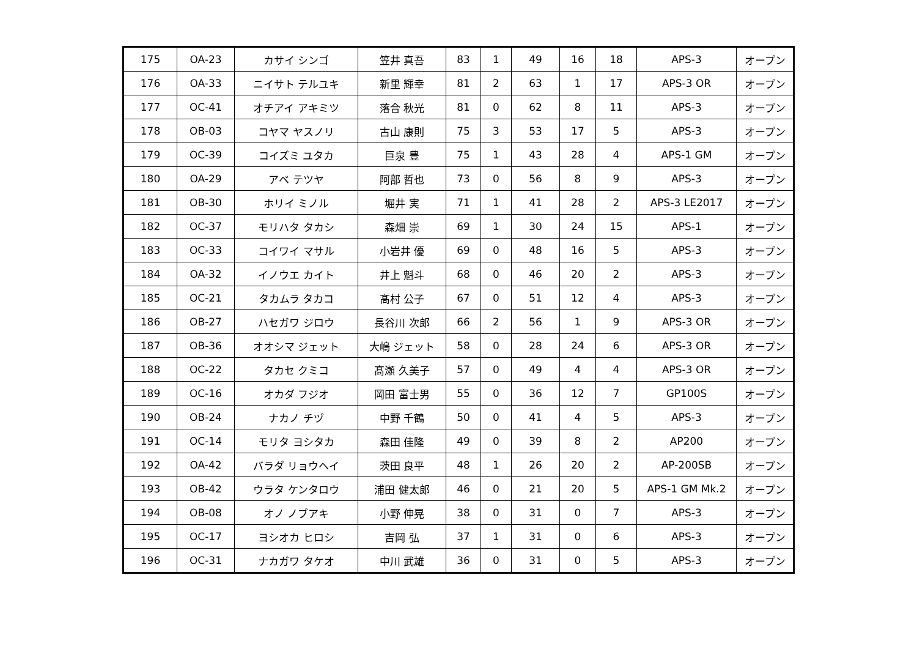| 175 | OA-23 | カサイ シンゴ | 笠井 真吾 | 83 | 1 | 49 | 16 | 18 | APS-3 | オープン |
| 176 | OA-33 | ニイサト テルユキ | 新里 輝幸 | 81 | 2 | 63 | 1 | 17 | APS-3 OR | オープン |
| 177 | OC-41 | オチアイ アキミツ | 落合 秋光 | 81 | 0 | 62 | 8 | 11 | APS-3 | オープン |
| 178 | OB-03 | コヤマ ヤスノリ | 古山 康則 | 75 | 3 | 53 | 17 | 5 | APS-3 | オープン |
| 179 | OC-39 | コイズミ ユタカ | 巨泉 豊 | 75 | 1 | 43 | 28 | 4 | APS-1 GM | オープン |
| 180 | OA-29 | アベ テツヤ | 阿部 哲也 | 73 | 0 | 56 | 8 | 9 | APS-3 | オープン |
| 181 | OB-30 | ホリイ ミノル | 堀井 実 | 71 | 1 | 41 | 28 | 2 | APS-3 LE2017 | オープン |
| 182 | OC-37 | モリハタ タカシ | 森畑 崇 | 69 | 1 | 30 | 24 | 15 | APS-1 | オープン |
| 183 | OC-33 | コイワイ マサル | 小岩井 優 | 69 | 0 | 48 | 16 | 5 | APS-3 | オープン |
| 184 | OA-32 | イノウエ カイト | 井上 魁斗 | 68 | 0 | 46 | 20 | 2 | APS-3 | オープン |
| 185 | OC-21 | タカムラ タカコ | 髙村 公子 | 67 | 0 | 51 | 12 | 4 | APS-3 | オープン |
| 186 | OB-27 | ハセガワ ジロウ | 長谷川 次郎 | 66 | 2 | 56 | 1 | 9 | APS-3 OR | オープン |
| 187 | OB-36 | オオシマ ジェット | 大嶋 ジェット | 58 | 0 | 28 | 24 | 6 | APS-3 OR | オープン |
| 188 | OC-22 | タカセ クミコ | 髙瀬 久美子 | 57 | 0 | 49 | 4 | 4 | APS-3 OR | オープン |
| 189 | OC-16 | オカダ フジオ | 岡田 富士男 | 55 | 0 | 36 | 12 | 7 | GP100S | オープン |
| 190 | OB-24 | ナカノ チヅ | 中野 千鶴 | 50 | 0 | 41 | 4 | 5 | APS-3 | オープン |
| 191 | OC-14 | モリタ ヨシタカ | 森田 佳隆 | 49 | 0 | 39 | 8 | 2 | AP200 | オープン |
| 192 | OA-42 | バラダ リョウヘイ | 茨田 良平 | 48 | 1 | 26 | 20 | 2 | AP-200SB | オープン |
| 193 | OB-42 | ウラタ ケンタロウ | 浦田 健太郎 | 46 | 0 | 21 | 20 | 5 | APS-1 GM Mk.2 | オープン |
| 194 | OB-08 | オノ ノブアキ | 小野 伸晃 | 38 | 0 | 31 | 0 | 7 | APS-3 | オープン |
| 195 | OC-17 | ヨシオカ ヒロシ | 吉岡 弘 | 37 | 1 | 31 | 0 | 6 | APS-3 | オープン |
| 196 | OC-31 | ナカガワ タケオ | 中川 武雄 | 36 | 0 | 31 | 0 | 5 | APS-3 | オープン |